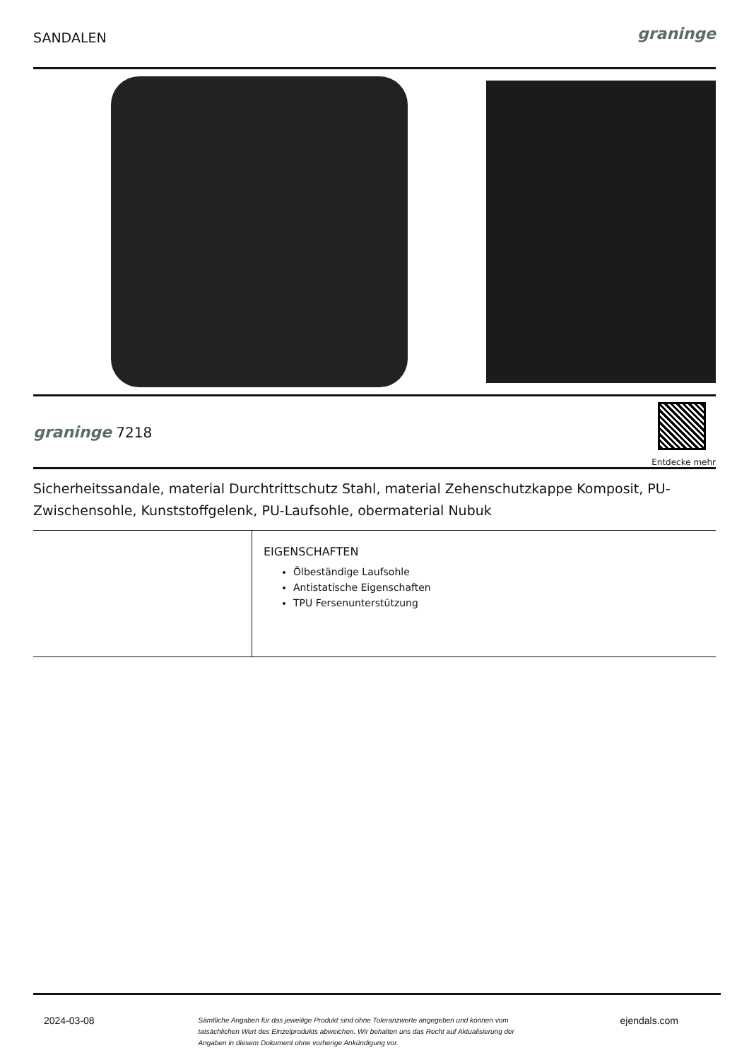SANDALEN
graninge
graninge 7218
Entdecke mehr
Sicherheitssandale, material Durchtrittschutz Stahl, material Zehenschutzkappe Komposit, PU-Zwischensohle, Kunststoffgelenk, PU-Laufsohle, obermaterial Nubuk
| | EIGENSCHAFTEN Ölbeständige Laufsohle Antistatische Eigenschaften TPU Fersenunterstützung |
2024-03-08 Sämtliche Angaben für das jeweilige Produkt sind ohne Toleranzwerte angegeben und können vom tatsächlichen Wert des Einzelprodukts abweichen. Wir behalten uns das Recht auf Aktualisierung der Angaben in diesem Dokument ohne vorherige Ankündigung vor. ejendals.com